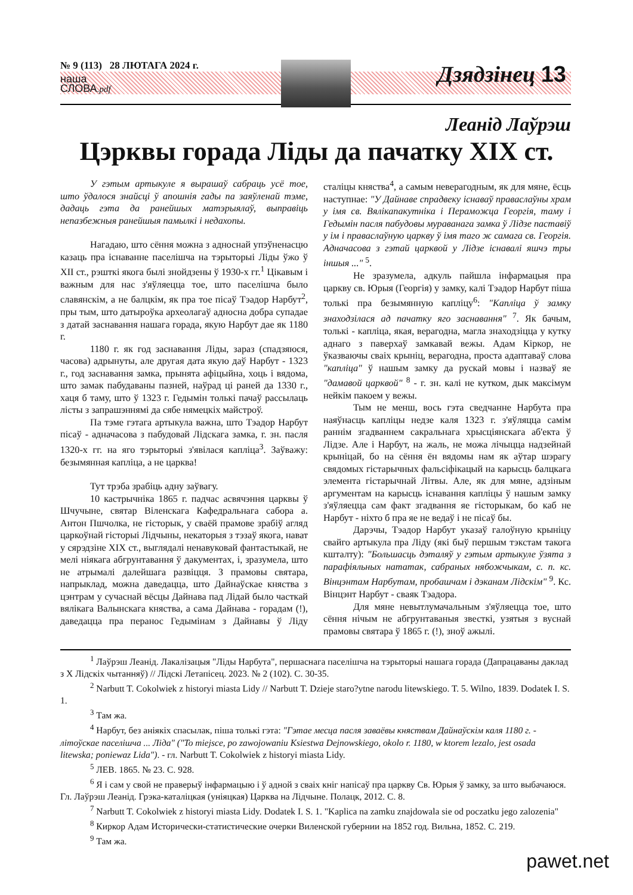№ 9 (113) 28 ЛЮТАГА 2024 г.
наша
СЛОВА.pdf
Дзядзінец 13
Леанід Лаўрэш
Цэрквы горада Ліды да пачатку XIX ст.
У гэтым артыкуле я вырашаў сабраць усё тое, што ўдалося знайсці ў апошнія гады па заяўленай тэме, дадаць гэта да ранейшых матэрыялаў, выправіць непазбежныя ранейшыя памылкі і недахопы.
Нагадаю, што сёння можна з адноснай упэўненасцю казаць пра існаванне паселішча на тэрыторыі Ліды ўжо ў XII ст., рэшткі якога былі знойдзены ў 1930-х гг.<sup>1</sup> Цікавым і важным для нас з'яўляецца тое, што паселішча было славянскім, а не балцкім, як пра тое пісаў Тэадор Нарбут<sup>2</sup>, пры тым, што датыроўка археолагаў адносна добра супадае з датай заснавання нашага горада, якую Нарбут дае як 1180 г.
1180 г. як год заснавання Ліды, зараз (спадзяюся, часова) адрынуты, але другая дата якую даў Нарбут - 1323 г., год заснавання замка, прынята афіцыйна, хоць і вядома, што замак пабудаваны пазней, наўрад ці раней да 1330 г., хаця б таму, што ў 1323 г. Гедымін толькі пачаў рассылаць лісты з запрашэннямі да сябе нямецкіх майстроў.
Па тэме гэтага артыкула важна, што Тэадор Нарбут пісаў - адначасова з пабудовай Лідскага замка, г. зн. пасля 1320-х гг. на яго тэрыторыі з'явілася капліца<sup>3</sup>. Заўважу: безымянная капліца, а не царква!
Тут трэба зрабіць адну заўвагу.
10 кастрычніка 1865 г. падчас асвячэння царквы ў Шчучыне, святар Віленскага Кафедральнага сабора а. Антон Пшчолка, не гісторык, у сваёй прамове зрабіў агляд царкоўнай гісторыі Лідчыны, некаторыя з тэзаў якога, нават у сярэдзіне XIX ст., выглядалі ненавуковай фантастыкай, не мелі ніякага абгрунтавання ў дакументах, і, зразумела, што не атрымалі далейшага развіцця. З прамовы святара, напрыклад, можна даведацца, што Дайнаўскае княства з цэнтрам у сучаснай вёсцы Дайнава пад Лідай было часткай вялікага Валынскага княства, а сама Дайнава - горадам (!), даведацца пра перанос Гедымінам з Дайнавы ў Ліду сталіцы княства<sup>4</sup>, а самым неверагодным, як для мяне, ёсць наступнае: "У Дайнаве спрадвеку існаваў праваслаўны храм у імя св. Вялікапакутніка і Пераможца Георгія, таму і Гедымін пасля пабудовы мураванага замка ў Лідзе паставіў у ім і праваслаўную царкву ў імя таго ж самага св. Георгія. Адначасова з гэтай царквой у Лідзе існавалі яшчэ тры іншыя ..." <sup>5</sup>.
Не зразумела, адкуль пайшла інфармацыя пра царкву св. Юрыя (Георгія) у замку, калі Тэадор Нарбут піша толькі пра безымянную капліцу<sup>6</sup>: "Капліца ў замку знаходзілася ад пачатку яго заснавання" <sup>7</sup>. Як бачым, толькі - капліца, якая, верагодна, магла знаходзіцца у кутку аднаго з паверхаў замкавай вежы. Адам Кіркор, не ўказваючы сваіх крыніц, верагодна, проста адаптаваў слова "капліца" ў нашым замку да рускай мовы і назваў яе "дамавой царквой" <sup>8</sup> - г. зн. калі не кутком, дык максімум нейкім пакоем у вежы.
Тым не менш, вось гэта сведчанне Нарбута пра наяўнасць капліцы недзе каля 1323 г. з'яўляцца самім раннім згадваннем сакральнага хрысціянскага аб'екта ў Лідзе. Але і Нарбут, на жаль, не можа лічыцца надзейнай крыніцай, бо на сёння ён вядомы нам як аўтар шэрагу свядомых гістарычных фальсіфікацый на карысць балцкага элемента гістарычнай Літвы. Але, як для мяне, адзіным аргументам на карысць існавання капліцы ў нашым замку з'яўляецца сам факт згадвання яе гісторыкам, бо каб не Нарбут - ніхто б пра яе не ведаў і не пісаў бы.
Дарэчы, Тэадор Нарбут указаў галоўную крыніцу свайго артыкула пра Ліду (які быў першым тэкстам такога кшталту): "Большасць дэталяў у гэтым артыкуле ўзята з парафіяльных нататак, сабраных нябожчыкам, с. п. кс. Вінцэнтам Нарбутам, пробашчам і дэканам Лідскім" <sup>9</sup>. Кс. Вінцэнт Нарбут - сваяк Тэадора.
Для мяне невытлумачальным з'яўляецца тое, што сёння нічым не абгрунтаваныя звесткі, узятыя з вуснай прамовы святара ў 1865 г. (!), зноў ажылі.
<sup>1</sup> Лаўрэш Леанід. Лакалізацыя "Ліды Нарбута", першаснага паселішча на тэрыторыі нашага горада (Дапрацаваны даклад з X Лідскіх чытанняў) // Лідскі Летапісец. 2023. № 2 (102). С. 30-35.
<sup>2</sup> Narbutt T. Cokolwiek z historyi miasta Lidy // Narbutt T. Dzieje staro?ytne narodu litewskiego. T. 5. Wilno, 1839. Dodatek I. S. 1.
<sup>3</sup> Там жа.
<sup>4</sup> Нарбут, без аніякіх спасылак, піша толькі гэта: "Гэтае месца пасля заваёвы княствам Дайнаўскім каля 1180 г. - літоўскае паселішча ... Ліда" ("To miejsce, po zawojowaniu Ksiestwa Dejnowskiego, okolo r. 1180, w ktorem lezalo, jest osada litewska; poniewaz Lida"). - гл. Narbutt T. Cokolwiek z historyi miasta Lidy.
<sup>5</sup> ЛЕВ. 1865. № 23. С. 928.
<sup>6</sup> Я і сам у свой не праверыў інфармацыю і ў адной з сваіх кніг напісаў пра царкву Св. Юрыя ў замку, за што выбачаюся. Гл. Лаўрэш Леанід. Грэка-каталіцкая (уніяцкая) Царква на Лідчыне. Полацк, 2012. С. 8.
<sup>7</sup> Narbutt T. Cokolwiek z historyi miasta Lidy. Dodatek I. S. 1. "Kaplica na zamku znajdowala sie od poczatku jego zalozenia"
<sup>8</sup> Киркор Адам Исторически-статистические очерки Виленской губернии на 1852 год. Вильна, 1852. С. 219.
<sup>9</sup> Там жа.
pawet.net